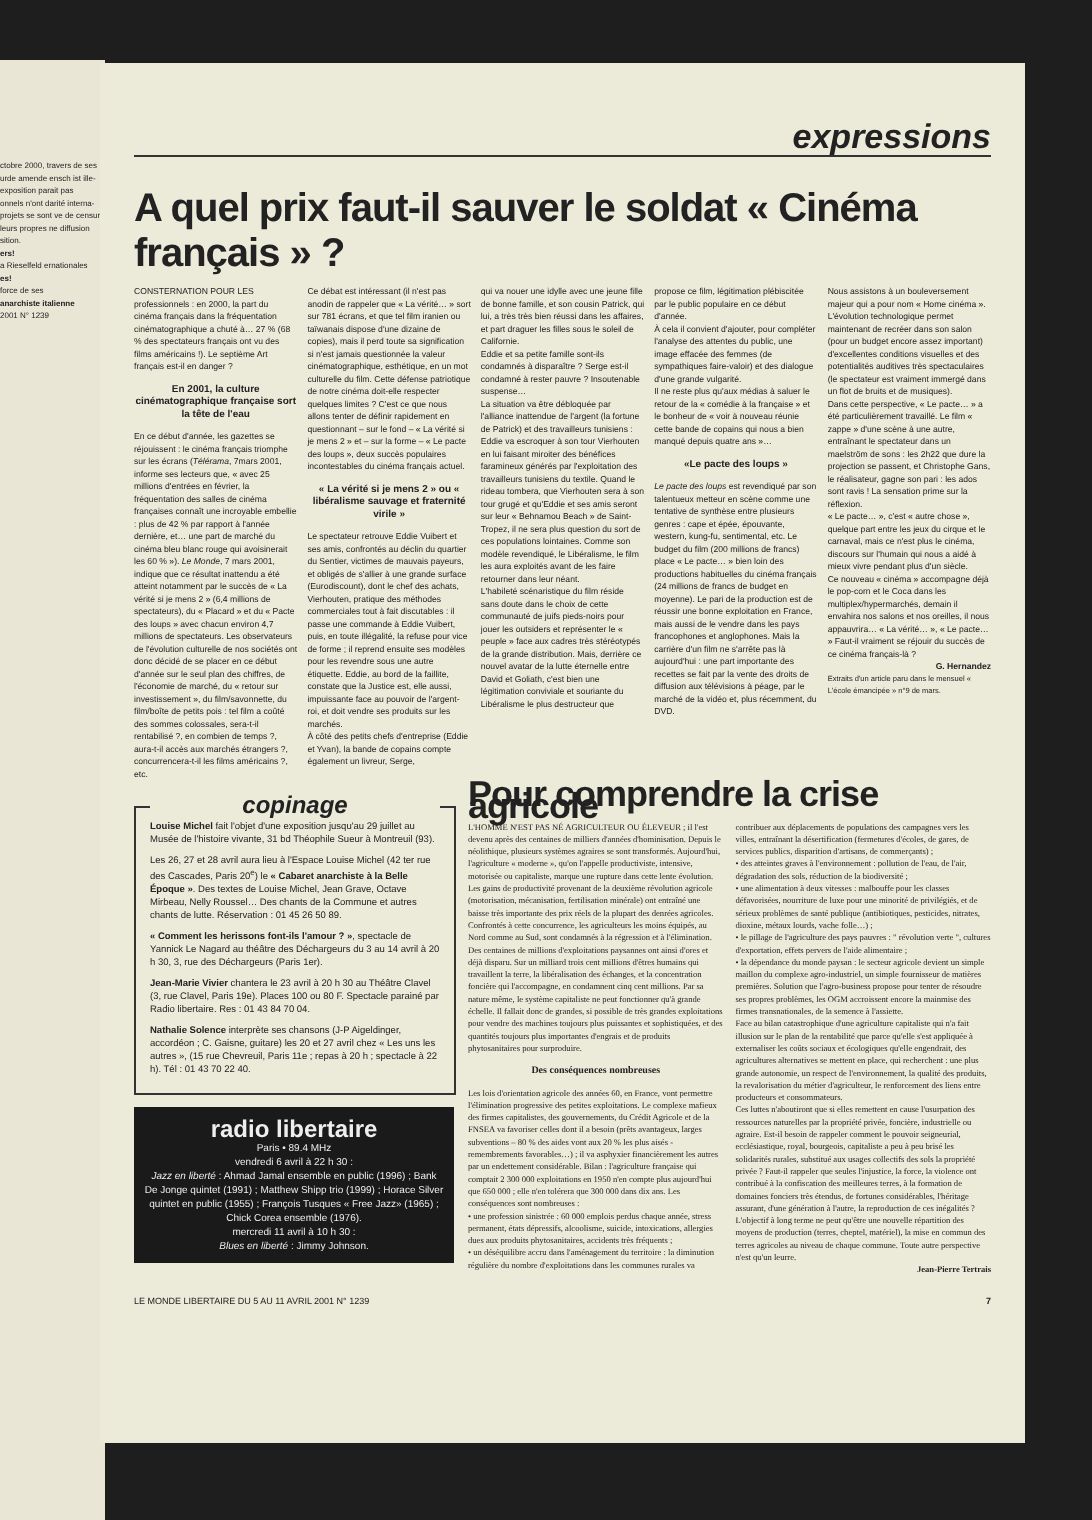ctobre 2000, travers de ses urde amende ensch ist ille- exposition parait pas
onnels n'ont darité interna- projets se sont ve de censure leurs propres ne diffusion sition.
ers!
a Rieselfeld ernationales
es!
force de ses
anarchiste italienne
2001 N° 1239
expressions
A quel prix faut-il sauver le soldat « Cinéma français » ?
CONSTERNATION POUR LES professionnels : en 2000, la part du cinéma français dans la fréquentation cinématographique a chuté à… 27 % (68 % des spectateurs français ont vu des films américains !). Le septième Art français est-il en danger ?
En 2001, la culture cinématographique française sort la tête de l'eau
En ce début d'année, les gazettes se réjouissent : le cinéma français triomphe sur les écrans (Télérama, 7mars 2001, informe ses lecteurs que, « avec 25 millions d'entrées en février, la fréquentation des salles de cinéma françaises connaît une incroyable embellie : plus de 42 % par rapport à l'année dernière, et… une part de marché du cinéma bleu blanc rouge qui avoisinerait les 60 % »). Le Monde, 7 mars 2001, indique que ce résultat inattendu a été atteint notamment par le succès de « La vérité si je mens 2 » (6,4 millions de spectateurs), du « Placard » et du « Pacte des loups » avec chacun environ 4,7 millions de spectateurs. Les observateurs de l'évolution culturelle de nos sociétés ont donc décidé de se placer en ce début d'année sur le seul plan des chiffres, de l'économie de marché, du « retour sur investissement », du film/savonnette, du film/boîte de petits pois : tel film a coûté des sommes colossales, sera-t-il rentabilisé ?, en combien de temps ?, aura-t-il accès aux marchés étrangers ?, concurrencera-t-il les films américains ?, etc.
Ce débat est intéressant (il n'est pas anodin de rappeler que « La vérité… » sort sur 781 écrans, et que tel film iranien ou taïwanais dispose d'une dizaine de copies), mais il perd toute sa signification si n'est jamais questionnée la valeur cinématographique, esthétique, en un mot culturelle du film. Cette défense patriotique de notre cinéma doit-elle respecter quelques limites ? C'est ce que nous allons tenter de définir rapidement en questionnant – sur le fond – « La vérité si je mens 2 » et – sur la forme – « Le pacte des loups », deux succès populaires incontestables du cinéma français actuel.
« La vérité si je mens 2 » ou « libéralisme sauvage et fraternité virile »
Le spectateur retrouve Eddie Vuibert et ses amis, confrontés au déclin du quartier du Sentier, victimes de mauvais payeurs, et obligés de s'allier à une grande surface (Eurodiscount), dont le chef des achats, Vierhouten, pratique des méthodes commerciales tout à fait discutables : il passe une commande à Eddie Vuibert, puis, en toute illégalité, la refuse pour vice de forme ; il reprend ensuite ses modèles pour les revendre sous une autre étiquette. Eddie, au bord de la faillite, constate que la Justice est, elle aussi, impuissante face au pouvoir de l'argent-roi, et doit vendre ses produits sur les marchés.
À côté des petits chefs d'entreprise (Eddie et Yvan), la bande de copains compte également un livreur, Serge,
qui va nouer une idylle avec une jeune fille de bonne famille, et son cousin Patrick, qui lui, a très très bien réussi dans les affaires, et part draguer les filles sous le soleil de Californie.
Eddie et sa petite famille sont-ils condamnés à disparaître ? Serge est-il condamné à rester pauvre ? Insoutenable suspense…
La situation va être débloquée par l'alliance inattendue de l'argent (la fortune de Patrick) et des travailleurs tunisiens : Eddie va escroquer à son tour Vierhouten en lui faisant miroiter des bénéfices faramineux générés par l'exploitation des travailleurs tunisiens du textile. Quand le rideau tombera, que Vierhouten sera à son tour grugé et qu'Eddie et ses amis seront sur leur « Behnamou Beach » de Saint-Tropez, il ne sera plus question du sort de ces populations lointaines. Comme son modèle revendiqué, le Libéralisme, le film les aura exploités avant de les faire retourner dans leur néant.
L'habileté scénaristique du film réside sans doute dans le choix de cette communauté de juifs pieds-noirs pour jouer les outsiders et représenter le « peuple » face aux cadres très stéréotypés de la grande distribution. Mais, derrière ce nouvel avatar de la lutte éternelle entre David et Goliath, c'est bien une légitimation conviviale et souriante du Libéralisme le plus destructeur que
propose ce film, légitimation plébiscitée par le public populaire en ce début d'année.
À cela il convient d'ajouter, pour compléter l'analyse des attentes du public, une image effacée des femmes (de sympathiques faire-valoir) et des dialogue d'une grande vulgarité.
Il ne reste plus qu'aux médias à saluer le retour de la « comédie à la française » et le bonheur de « voir à nouveau réunie cette bande de copains qui nous a bien manqué depuis quatre ans »…
«Le pacte des loups »
Le pacte des loups est revendiqué par son talentueux metteur en scène comme une tentative de synthèse entre plusieurs genres : cape et épée, épouvante, western, kung-fu, sentimental, etc. Le budget du film (200 millions de francs) place « Le pacte… » bien loin des productions habituelles du cinéma français (24 millions de francs de budget en moyenne). Le pari de la production est de réussir une bonne exploitation en France, mais aussi de le vendre dans les pays francophones et anglophones. Mais la carrière d'un film ne s'arrête pas là aujourd'hui : une part importante des recettes se fait par la vente des droits de diffusion aux télévisions à péage, par le marché de la vidéo et, plus récemment, du DVD.
Nous assistons à un bouleversement majeur qui a pour nom « Home cinéma ». L'évolution technologique permet maintenant de recréer dans son salon (pour un budget encore assez important) d'excellentes conditions visuelles et des potentialités auditives très spectaculaires (le spectateur est vraiment immergé dans un flot de bruits et de musiques).
Dans cette perspective, « Le pacte… » a été particulièrement travaillé. Le film « zappe » d'une scène à une autre, entraînant le spectateur dans un maelström de sons : les 2h22 que dure la projection se passent, et Christophe Gans, le réalisateur, gagne son pari : les ados sont ravis ! La sensation prime sur la réflexion.
« Le pacte… », c'est « autre chose », quelque part entre les jeux du cirque et le carnaval, mais ce n'est plus le cinéma, discours sur l'humain qui nous a aidé à mieux vivre pendant plus d'un siècle.
Ce nouveau « cinéma » accompagne déjà le pop-corn et le Coca dans les multiplex/hypermarchés, demain il envahira nos salons et nos oreilles, il nous appauvrira… « La vérité… », « Le pacte… » Faut-il vraiment se réjouir du succès de ce cinéma français-là ?
G. Hernandez
Extraits d'un article paru dans le mensuel « L'école émancipée » n°9 de mars.
copinage
Louise Michel fait l'objet d'une exposition jusqu'au 29 juillet au Musée de l'histoire vivante, 31 bd Théophile Sueur à Montreuil (93).
Les 26, 27 et 28 avril aura lieu à l'Espace Louise Michel (42 ter rue des Cascades, Paris 20<sup>e</sup>) le « Cabaret anarchiste à la Belle Époque ». Des textes de Louise Michel, Jean Grave, Octave Mirbeau, Nelly Roussel… Des chants de la Commune et autres chants de lutte. Réservation : 01 45 26 50 89.
« Comment les herissons font-ils l'amour ? », spectacle de Yannick Le Nagard au théâtre des Déchargeurs du 3 au 14 avril à 20 h 30, 3, rue des Déchargeurs (Paris 1er).
Jean-Marie Vivier chantera le 23 avril à 20 h 30 au Théâtre Clavel (3, rue Clavel, Paris 19e). Places 100 ou 80 F. Spectacle parainé par Radio libertaire. Res : 01 43 84 70 04.
Nathalie Solence interprète ses chansons (J-P Aigeldinger, accordéon ; C. Gaisne, guitare) les 20 et 27 avril chez « Les uns les autres », (15 rue Chevreuil, Paris 11e ; repas à 20 h ; spectacle à 22 h). Tél : 01 43 70 22 40.
radio libertaire
Paris • 89.4 MHz
vendredi 6 avril à 22 h 30 :
Jazz en liberté : Ahmad Jamal ensemble en public (1996) ; Bank De Jonge quintet (1991) ; Matthew Shipp trio (1999) ; Horace Silver quintet en public (1955) ; François Tusques « Free Jazz» (1965) ; Chick Corea ensemble (1976).
mercredi 11 avril à 10 h 30 :
Blues en liberté : Jimmy Johnson.
Pour comprendre la crise agricole
L'HOMME N'EST PAS NÉ AGRICULTEUR OU ÉLEVEUR ; il l'est devenu après des centaines de milliers d'années d'hominisation. Depuis le néolithique, plusieurs systèmes agraires se sont transformés. Aujourd'hui, l'agriculture « moderne », qu'on l'appelle productiviste, intensive, motorisée ou capitaliste, marque une rupture dans cette lente évolution. Les gains de productivité provenant de la deuxième révolution agricole (motorisation, mécanisation, fertilisation minérale) ont entraîné une baisse très importante des prix réels de la plupart des denrées agricoles.
Confrontés à cette concurrence, les agriculteurs les moins équipés, au Nord comme au Sud, sont condamnés à la régression et à l'élimination. Des centaines de millions d'exploitations paysannes ont ainsi d'ores et déjà disparu. Sur un milliard trois cent millions d'êtres humains qui travaillent la terre, la libéralisation des échanges, et la concentration foncière qui l'accompagne, en condamnent cinq cent millions. Par sa nature même, le système capitaliste ne peut fonctionner qu'à grande échelle. Il fallait donc de grandes, si possible de très grandes exploitations pour vendre des machines toujours plus puissantes et sophistiquées, et des quantités toujours plus importantes d'engrais et de produits phytosanitaires pour surproduire.
Des conséquences nombreuses
Les lois d'orientation agricole des années 60, en France, vont permettre l'élimination progressive des petites exploitations. Le complexe mafieux des firmes capitalistes, des gouvernements, du Crédit Agricole et de la FNSEA va favoriser celles dont il a besoin (prêts avantageux, larges subventions – 80 % des aides vont aux 20 % les plus aisés - remembrements favorables…) ; il va asphyxier financièrement les autres par un endettement considérable. Bilan : l'agriculture française qui comptait 2 300 000 exploitations en 1950 n'en compte plus aujourd'hui que 650 000 ; elle n'en tolérera que 300 000 dans dix ans. Les conséquences sont nombreuses :
• une profession sinistrée : 60 000 emplois perdus chaque année, stress permanent, états dépressifs, alcoolisme, suicide, intoxications, allergies dues aux produits phytosanitaires, accidents très fréquents ;
• un déséquilibre accru dans l'aménagement du territoire : la diminution régulière du nombre d'exploitations dans les communes rurales va contribuer aux déplacements de populations des campagnes vers les villes, entraînant la désertification (fermetures d'écoles, de gares, de services publics, disparition d'artisans, de commerçants) ;
• des atteintes graves à l'environnement : pollution de l'eau, de l'air, dégradation des sols, réduction de la biodiversité ;
• une alimentation à deux vitesses : malbouffe pour les classes défavorisées, nourriture de luxe pour une minorité de privilégiés, et de sérieux problèmes de santé publique (antibiotiques, pesticides, nitrates, dioxine, métaux lourds, vache folle…) ;
• le pillage de l'agriculture des pays pauvres : " révolution verte ", cultures d'exportation, effets pervers de l'aide alimentaire ;
• la dépendance du monde paysan : le secteur agricole devient un simple maillon du complexe agro-industriel, un simple fournisseur de matières premières. Solution que l'agro-business propose pour tenter de résoudre ses propres problèmes, les OGM accroissent encore la mainmise des firmes transnationales, de la semence à l'assiette.
Face au bilan catastrophique d'une agriculture capitaliste qui n'a fait illusion sur le plan de la rentabilité que parce qu'elle s'est appliquée à externaliser les coûts sociaux et écologiques qu'elle engendrait, des agricultures alternatives se mettent en place, qui recherchent : une plus grande autonomie, un respect de l'environnement, la qualité des produits, la revalorisation du métier d'agriculteur, le renforcement des liens entre producteurs et consommateurs.
Ces luttes n'aboutiront que si elles remettent en cause l'usurpation des ressources naturelles par la propriété privée, foncière, industrielle ou agraire. Est-il besoin de rappeler comment le pouvoir seigneurial, ecclésiastique, royal, bourgeois, capitaliste a peu à peu brisé les solidarités rurales, substitué aux usages collectifs des sols la propriété privée ? Faut-il rappeler que seules l'injustice, la force, la violence ont contribué à la confiscation des meilleures terres, à la formation de domaines fonciers très étendus, de fortunes considérables, l'héritage assurant, d'une génération à l'autre, la reproduction de ces inégalités ? L'objectif à long terme ne peut qu'être une nouvelle répartition des moyens de production (terres, cheptel, matériel), la mise en commun des terres agricoles au niveau de chaque commune. Toute autre perspective n'est qu'un leurre.
Jean-Pierre Tertrais
LE MONDE LIBERTAIRE DU 5 AU 11 AVRIL 2001 N° 1239 7